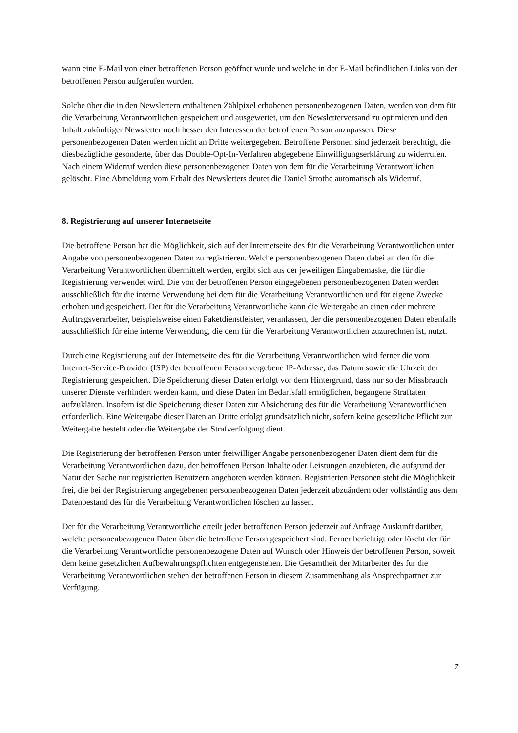wann eine E-Mail von einer betroffenen Person geöffnet wurde und welche in der E-Mail befindlichen Links von der betroffenen Person aufgerufen wurden.
Solche über die in den Newslettern enthaltenen Zählpixel erhobenen personenbezogenen Daten, werden von dem für die Verarbeitung Verantwortlichen gespeichert und ausgewertet, um den Newsletterversand zu optimieren und den Inhalt zukünftiger Newsletter noch besser den Interessen der betroffenen Person anzupassen. Diese personenbezogenen Daten werden nicht an Dritte weitergegeben. Betroffene Personen sind jederzeit berechtigt, die diesbezügliche gesonderte, über das Double-Opt-In-Verfahren abgegebene Einwilligungserklärung zu widerrufen. Nach einem Widerruf werden diese personenbezogenen Daten von dem für die Verarbeitung Verantwortlichen gelöscht. Eine Abmeldung vom Erhalt des Newsletters deutet die Daniel Strothe automatisch als Widerruf.
8. Registrierung auf unserer Internetseite
Die betroffene Person hat die Möglichkeit, sich auf der Internetseite des für die Verarbeitung Verantwortlichen unter Angabe von personenbezogenen Daten zu registrieren. Welche personenbezogenen Daten dabei an den für die Verarbeitung Verantwortlichen übermittelt werden, ergibt sich aus der jeweiligen Eingabemaske, die für die Registrierung verwendet wird. Die von der betroffenen Person eingegebenen personenbezogenen Daten werden ausschließlich für die interne Verwendung bei dem für die Verarbeitung Verantwortlichen und für eigene Zwecke erhoben und gespeichert. Der für die Verarbeitung Verantwortliche kann die Weitergabe an einen oder mehrere Auftragsverarbeiter, beispielsweise einen Paketdienstleister, veranlassen, der die personenbezogenen Daten ebenfalls ausschließlich für eine interne Verwendung, die dem für die Verarbeitung Verantwortlichen zuzurechnen ist, nutzt.
Durch eine Registrierung auf der Internetseite des für die Verarbeitung Verantwortlichen wird ferner die vom Internet-Service-Provider (ISP) der betroffenen Person vergebene IP-Adresse, das Datum sowie die Uhrzeit der Registrierung gespeichert. Die Speicherung dieser Daten erfolgt vor dem Hintergrund, dass nur so der Missbrauch unserer Dienste verhindert werden kann, und diese Daten im Bedarfsfall ermöglichen, begangene Straftaten aufzuklären. Insofern ist die Speicherung dieser Daten zur Absicherung des für die Verarbeitung Verantwortlichen erforderlich. Eine Weitergabe dieser Daten an Dritte erfolgt grundsätzlich nicht, sofern keine gesetzliche Pflicht zur Weitergabe besteht oder die Weitergabe der Strafverfolgung dient.
Die Registrierung der betroffenen Person unter freiwilliger Angabe personenbezogener Daten dient dem für die Verarbeitung Verantwortlichen dazu, der betroffenen Person Inhalte oder Leistungen anzubieten, die aufgrund der Natur der Sache nur registrierten Benutzern angeboten werden können. Registrierten Personen steht die Möglichkeit frei, die bei der Registrierung angegebenen personenbezogenen Daten jederzeit abzuändern oder vollständig aus dem Datenbestand des für die Verarbeitung Verantwortlichen löschen zu lassen.
Der für die Verarbeitung Verantwortliche erteilt jeder betroffenen Person jederzeit auf Anfrage Auskunft darüber, welche personenbezogenen Daten über die betroffene Person gespeichert sind. Ferner berichtigt oder löscht der für die Verarbeitung Verantwortliche personenbezogene Daten auf Wunsch oder Hinweis der betroffenen Person, soweit dem keine gesetzlichen Aufbewahrungspflichten entgegenstehen. Die Gesamtheit der Mitarbeiter des für die Verarbeitung Verantwortlichen stehen der betroffenen Person in diesem Zusammenhang als Ansprechpartner zur Verfügung.
7